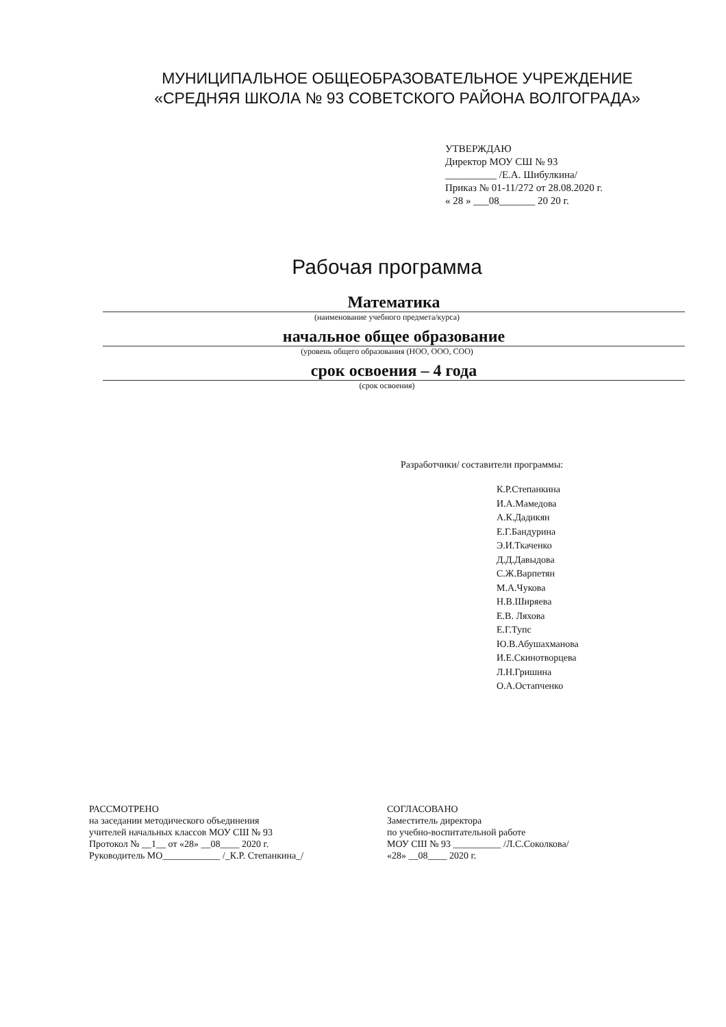МУНИЦИПАЛЬНОЕ ОБЩЕОБРАЗОВАТЕЛЬНОЕ УЧРЕЖДЕНИЕ
«СРЕДНЯЯ ШКОЛА № 93 СОВЕТСКОГО РАЙОНА ВОЛГОГРАДА»
УТВЕРЖДАЮ
Директор МОУ СШ № 93
__________ /Е.А. Шибулкина/
Приказ № 01-11/272 от 28.08.2020 г.
« 28 » ___08_______ 20 20 г.
Рабочая программа
Математика
(наименование учебного предмета/курса)
начальное общее образование
(уровень общего образования (НОО, ООО, СОО)
срок освоения – 4 года
(срок освоения)
Разработчики/ составители программы:
К.Р.Степанкина
И.А.Мамедова
А.К.Дадикян
Е.Г.Бандурина
Э.И.Ткаченко
Д.Д.Давыдова
С.Ж.Варпетян
М.А.Чукова
Н.В.Ширяева
Е.В. Ляхова
Е.Г.Тупс
Ю.В.Абушахманова
И.Е.Скинотворцева
Л.Н.Гришина
О.А.Остапченко
РАССМОТРЕНО
на заседании методического объединения
учителей начальных классов МОУ СШ № 93
Протокол № __1__ от «28» __08____ 2020 г.
Руководитель МО____________ /_К.Р. Степанкина_/
СОГЛАСОВАНО
Заместитель директора
по учебно-воспитательной работе
МОУ СШ № 93 __________ /Л.С.Соколкова/
«28» __08____ 2020 г.